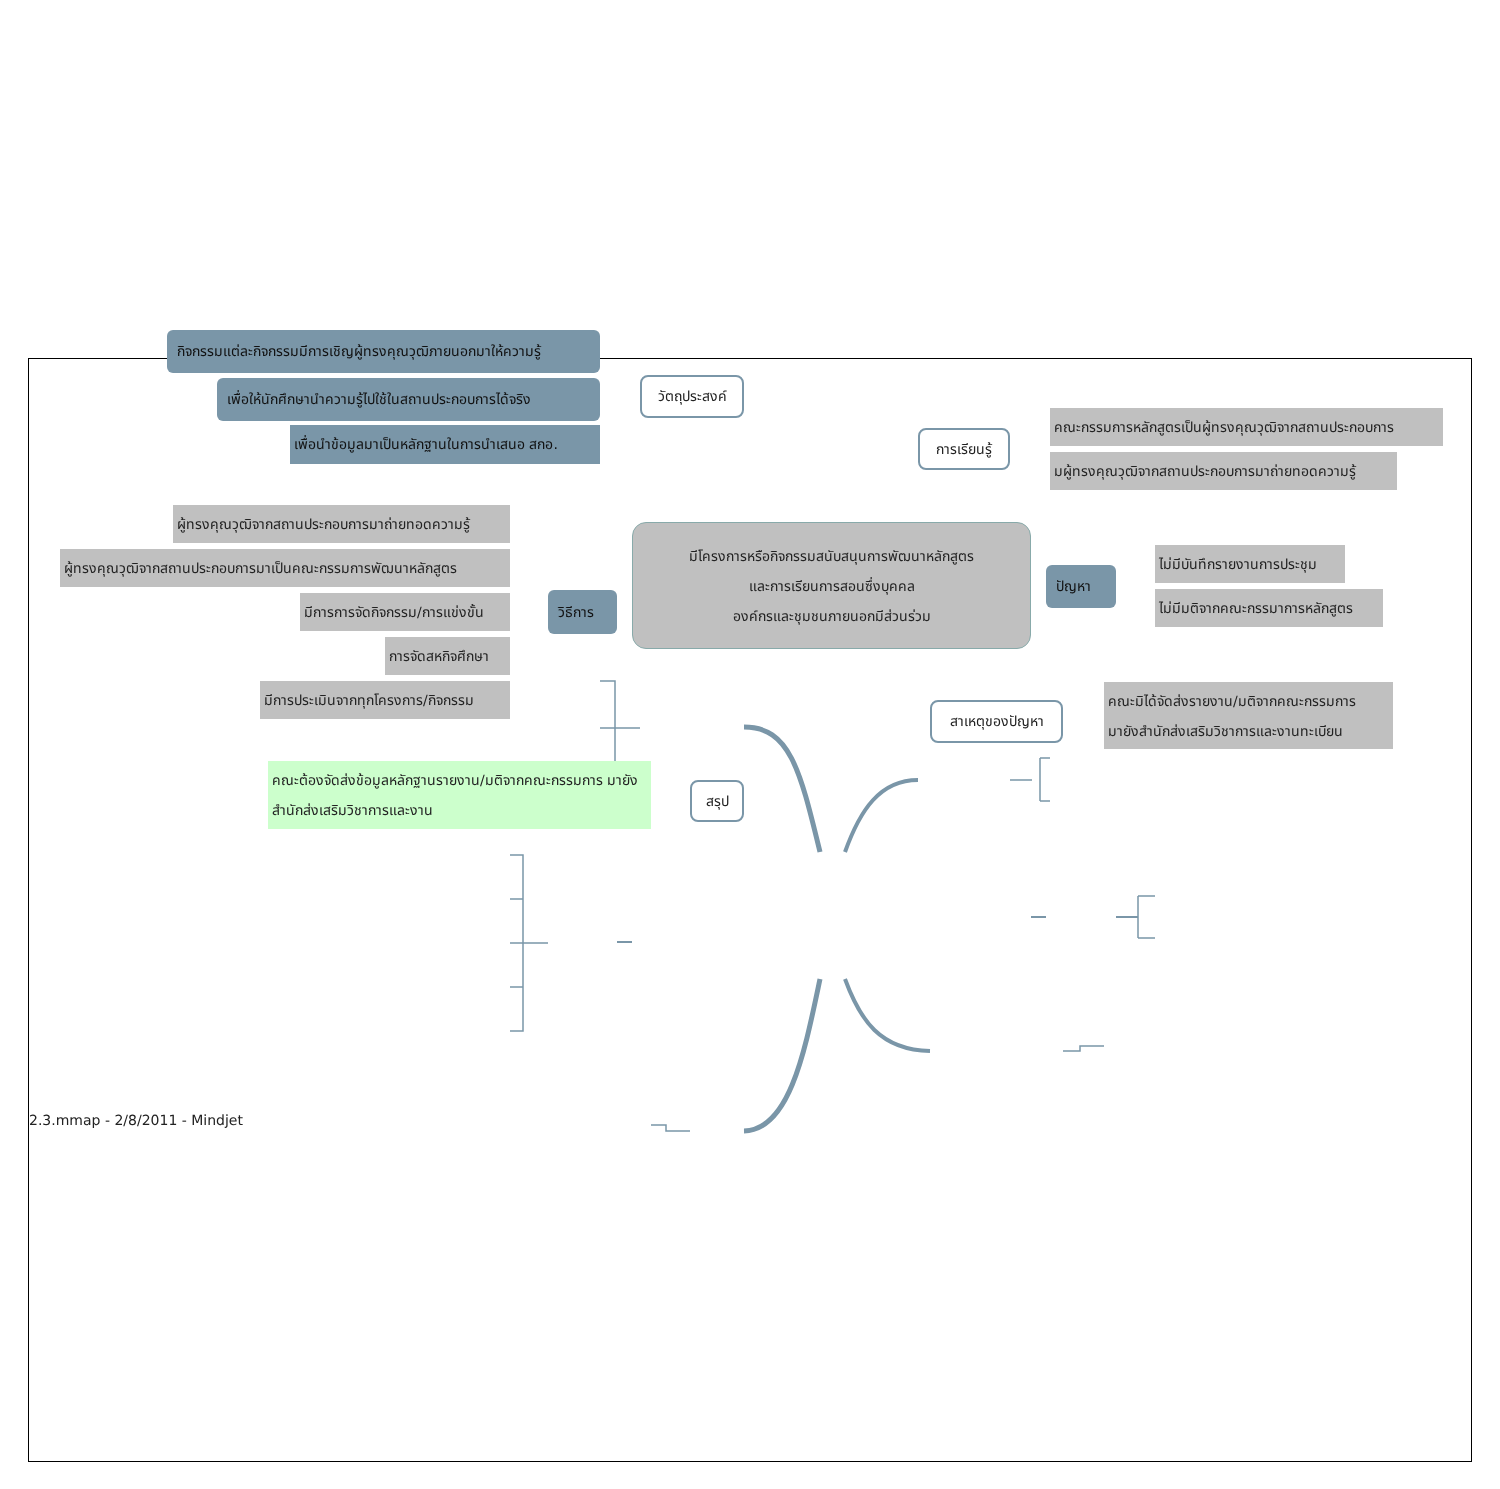กิจกรรมแต่ละกิจกรรมมีการเชิญผู้ทรงคุณวุฒิภายนอกมาให้ความรู้
เพื่อให้นักศึกษานำความรู้ไปใช้ในสถานประกอบการได้จริง
เพื่อนำข้อมูลมาเป็นหลักฐานในการนำเสนอ สกอ.
วัตถุประสงค์
การเรียนรู้
คณะกรรมการหลักสูตรเป็นผู้ทรงคุณวุฒิจากสถานประกอบการ
มผู้ทรงคุณวุฒิจากสถานประกอบการมาถ่ายทอดความรู้
ผู้ทรงคุณวุฒิจากสถานประกอบการมาถ่ายทอดความรู้
ผู้ทรงคุณวุฒิจากสถานประกอบการมาเป็นคณะกรรมการพัฒนาหลักสูตร
มีการการจัดกิจกรรม/การแข่งขั้น
การจัดสหกิจศึกษา
มีการประเมินจากทุกโครงการ/กิจกรรม
วิธีการ
มีโครงการหรือกิจกรรมสนับสนุนการพัฒนาหลักสูตร
และการเรียนการสอนซึ่งบุคคล
องค์กรและชุมชนภายนอกมีส่วนร่วม
ปัญหา
ไม่มีบันทึกรายงานการประชุม
ไม่มีมติจากคณะกรรมาการหลักสูตร
สาเหตุของปัญหา
คณะมิได้จัดส่งรายงาน/มติจากคณะกรรมการ มายังสำนักส่งเสริมวิชาการและงานทะเบียน
คณะต้องจัดส่งข้อมูลหลักฐานรายงาน/มติจากคณะกรรมการ มายังสำนักส่งเสริมวิชาการและงาน
สรุป
2.3.mmap - 2/8/2011 - Mindjet